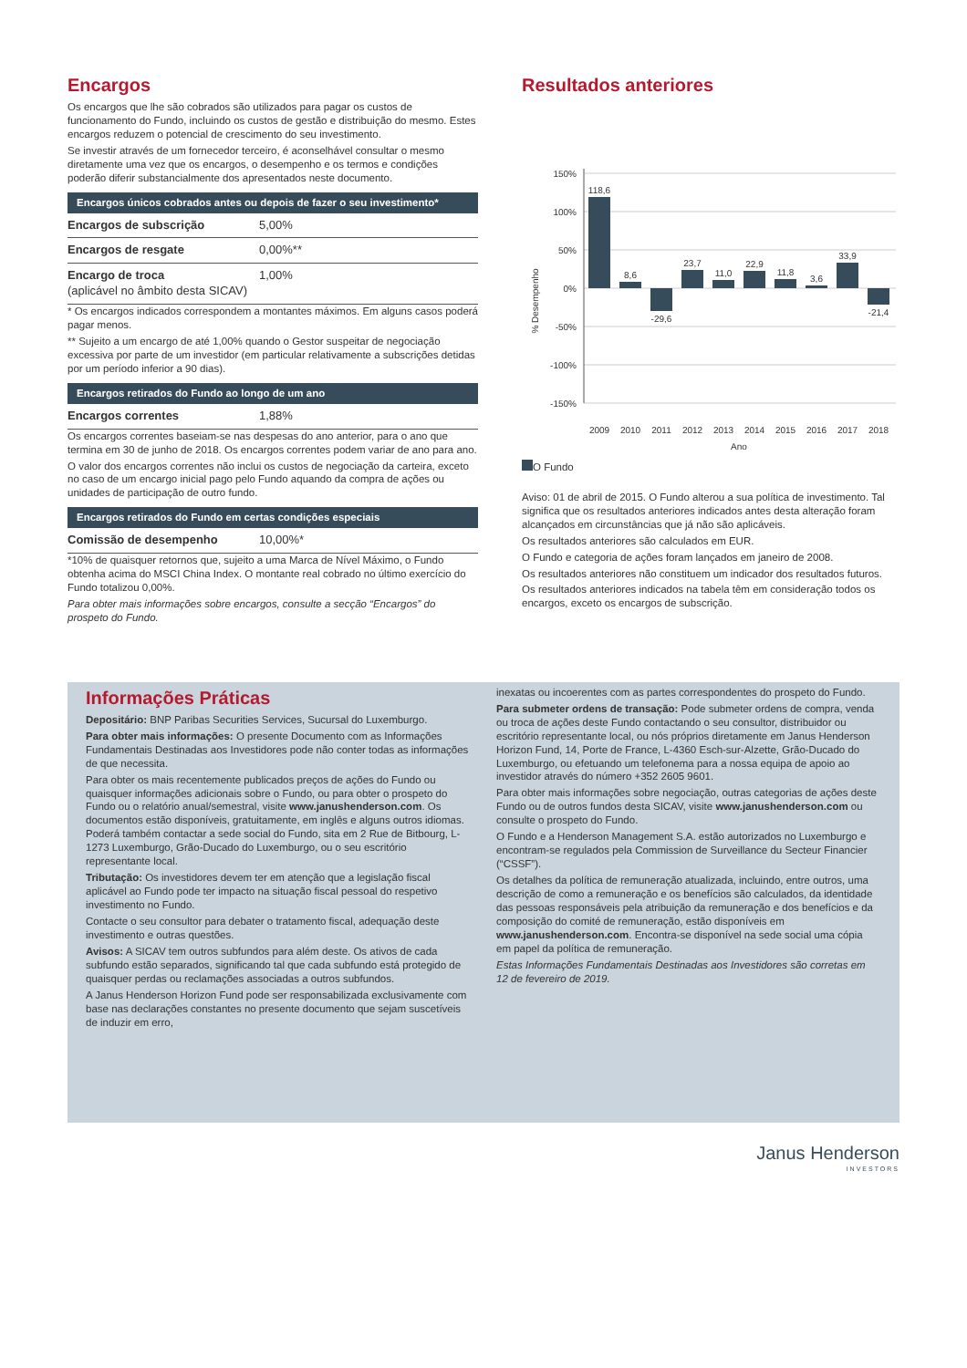Encargos
Os encargos que lhe são cobrados são utilizados para pagar os custos de funcionamento do Fundo, incluindo os custos de gestão e distribuição do mesmo. Estes encargos reduzem o potencial de crescimento do seu investimento.
Se investir através de um fornecedor terceiro, é aconselhável consultar o mesmo diretamente uma vez que os encargos, o desempenho e os termos e condições poderão diferir substancialmente dos apresentados neste documento.
Encargos únicos cobrados antes ou depois de fazer o seu investimento*
| Encargos de subscrição | 5,00% |
| Encargos de resgate | 0,00%** |
| Encargo de troca (aplicável no âmbito desta SICAV) | 1,00% |
* Os encargos indicados correspondem a montantes máximos. Em alguns casos poderá pagar menos.
** Sujeito a um encargo de até 1,00% quando o Gestor suspeitar de negociação excessiva por parte de um investidor (em particular relativamente a subscrições detidas por um período inferior a 90 dias).
Encargos retirados do Fundo ao longo de um ano
| Encargos correntes | 1,88% |
Os encargos correntes baseiam-se nas despesas do ano anterior, para o ano que termina em 30 de junho de 2018. Os encargos correntes podem variar de ano para ano.
O valor dos encargos correntes não inclui os custos de negociação da carteira, exceto no caso de um encargo inicial pago pelo Fundo aquando da compra de ações ou unidades de participação de outro fundo.
Encargos retirados do Fundo em certas condições especiais
| Comissão de desempenho | 10,00%* |
*10% de quaisquer retornos que, sujeito a uma Marca de Nível Máximo, o Fundo obtenha acima do MSCI China Index. O montante real cobrado no último exercício do Fundo totalizou 0,00%.
Para obter mais informações sobre encargos, consulte a secção “Encargos” do prospeto do Fundo.
Resultados anteriores
150%
100%
50%
0%
-50%
-100%
-150%
% Desempenho
118,6
8,6
-29,6
23,7
11,0
22,9
11,8
3,6
33,9
-21,4
2009
2010
2011
2012
2013
2014
2015
2016
2017
2018
Ano
O Fundo
Aviso: 01 de abril de 2015. O Fundo alterou a sua política de investimento. Tal significa que os resultados anteriores indicados antes desta alteração foram alcançados em circunstâncias que já não são aplicáveis.
Os resultados anteriores são calculados em EUR.
O Fundo e categoria de ações foram lançados em janeiro de 2008.
Os resultados anteriores não constituem um indicador dos resultados futuros.
Os resultados anteriores indicados na tabela têm em consideração todos os encargos, exceto os encargos de subscrição.
Informações Práticas
Depositário: BNP Paribas Securities Services, Sucursal do Luxemburgo.
Para obter mais informações: O presente Documento com as Informações Fundamentais Destinadas aos Investidores pode não conter todas as informações de que necessita.
Para obter os mais recentemente publicados preços de ações do Fundo ou quaisquer informações adicionais sobre o Fundo, ou para obter o prospeto do Fundo ou o relatório anual/semestral, visite www.janushenderson.com. Os documentos estão disponíveis, gratuitamente, em inglês e alguns outros idiomas. Poderá também contactar a sede social do Fundo, sita em 2 Rue de Bitbourg, L-1273 Luxemburgo, Grão-Ducado do Luxemburgo, ou o seu escritório representante local.
Tributação: Os investidores devem ter em atenção que a legislação fiscal aplicável ao Fundo pode ter impacto na situação fiscal pessoal do respetivo investimento no Fundo.
Contacte o seu consultor para debater o tratamento fiscal, adequação deste investimento e outras questões.
Avisos: A SICAV tem outros subfundos para além deste. Os ativos de cada subfundo estão separados, significando tal que cada subfundo está protegido de quaisquer perdas ou reclamações associadas a outros subfundos.
A Janus Henderson Horizon Fund pode ser responsabilizada exclusivamente com base nas declarações constantes no presente documento que sejam suscetíveis de induzir em erro,
inexatas ou incoerentes com as partes correspondentes do prospeto do Fundo.
Para submeter ordens de transação: Pode submeter ordens de compra, venda ou troca de ações deste Fundo contactando o seu consultor, distribuidor ou escritório representante local, ou nós próprios diretamente em Janus Henderson Horizon Fund, 14, Porte de France, L-4360 Esch-sur-Alzette, Grão-Ducado do Luxemburgo, ou efetuando um telefonema para a nossa equipa de apoio ao investidor através do número +352 2605 9601.
Para obter mais informações sobre negociação, outras categorias de ações deste Fundo ou de outros fundos desta SICAV, visite www.janushenderson.com ou consulte o prospeto do Fundo.
O Fundo e a Henderson Management S.A. estão autorizados no Luxemburgo e encontram-se regulados pela Commission de Surveillance du Secteur Financier (“CSSF”).
Os detalhes da política de remuneração atualizada, incluindo, entre outros, uma descrição de como a remuneração e os benefícios são calculados, da identidade das pessoas responsáveis pela atribuição da remuneração e dos benefícios e da composição do comité de remuneração, estão disponíveis em www.janushenderson.com. Encontra-se disponível na sede social uma cópia em papel da política de remuneração.
Estas Informações Fundamentais Destinadas aos Investidores são corretas em 12 de fevereiro de 2019.
Janus Henderson
INVESTORS